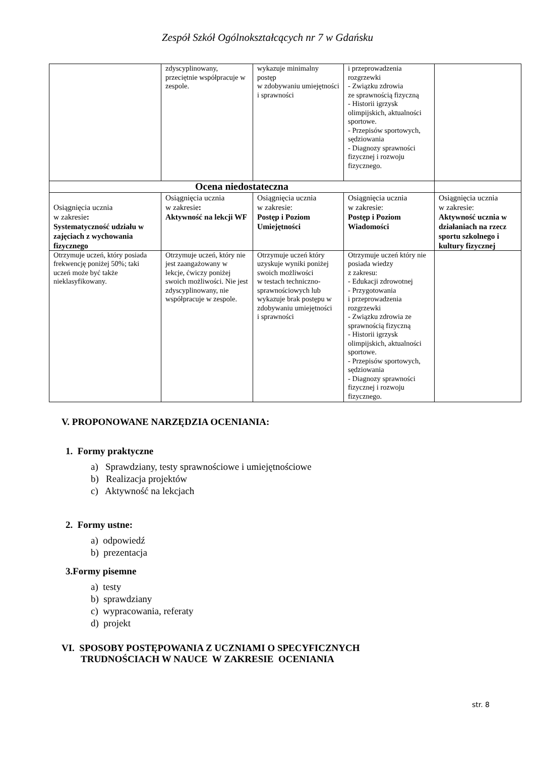Zespół Szkół Ogólnokształcących nr 7 w Gdańsku
| | zdyscyplinowany, przeciętnie współpracuje w zespole. | wykazuje minimalny postęp w zdobywaniu umiejętności i sprawności | i przeprowadzenia rozgrzewki - Związku zdrowia ze sprawnością fizyczną - Historii igrzysk olimpijskich, aktualności sportowe. - Przepisów sportowych, sędziowania - Diagnozy sprawności fizycznej i rozwoju fizycznego. | |
| Ocena niedostateczna | | | | |
| Osiągnięcia ucznia w zakresie : Systematyczność udziału w zajęciach z wychowania fizycznego | Osiągnięcia ucznia w zakresie : Aktywność na lekcji WF | Osiągnięcia ucznia w zakresie: Postęp i Poziom Umiejętności | Osiągnięcia ucznia w zakresie: Postęp i Poziom Wiadomości | Osiągnięcia ucznia w zakresie: Aktywność ucznia w działaniach na rzecz sportu szkolnego i kultury fizycznej |
| Otrzymuje uczeń, który posiada frekwencję poniżej 50%; taki uczeń może być także nieklasyfikowany. | Otrzymuje uczeń, który nie jest zaangażowany w lekcje, ćwiczy poniżej swoich możliwości. Nie jest zdyscyplinowany, nie współpracuje w zespole. | Otrzymuje uczeń który uzyskuje wyniki poniżej swoich możliwości w testach techniczno-sprawnościowych lub wykazuje brak postępu w zdobywaniu umiejętności i sprawności | Otrzymuje uczeń który nie posiada wiedzy z zakresu: - Edukacji zdrowotnej - Przygotowania i przeprowadzenia rozgrzewki - Związku zdrowia ze sprawnością fizyczną - Historii igrzysk olimpijskich, aktualności sportowe. - Przepisów sportowych, sędziowania - Diagnozy sprawności fizycznej i rozwoju fizycznego. | |
V. PROPONOWANE NARZĘDZIA OCENIANIA:
1. Formy praktyczne
a) Sprawdziany, testy sprawnościowe i umiejętnościowe
b) Realizacja projektów
c) Aktywność na lekcjach
2. Formy ustne:
a) odpowiedź
b) prezentacja
3.Formy pisemne
a) testy
b) sprawdziany
c) wypracowania, referaty
d) projekt
VI. SPOSOBY POSTĘPOWANIA Z UCZNIAMI O SPECYFICZNYCH
TRUDNOŚCIACH W NAUCE W ZAKRESIE OCENIANIA
str. 8